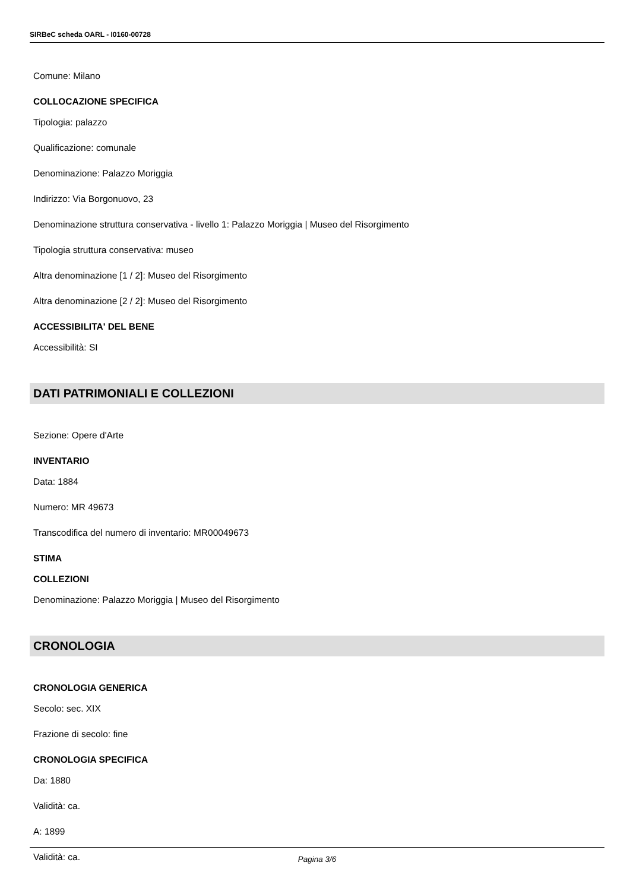SIRBeC scheda OARL - I0160-00728
Comune: Milano
COLLOCAZIONE SPECIFICA
Tipologia: palazzo
Qualificazione: comunale
Denominazione: Palazzo Moriggia
Indirizzo: Via Borgonuovo, 23
Denominazione struttura conservativa - livello 1: Palazzo Moriggia | Museo del Risorgimento
Tipologia struttura conservativa: museo
Altra denominazione [1 / 2]: Museo del Risorgimento
Altra denominazione [2 / 2]: Museo del Risorgimento
ACCESSIBILITA' DEL BENE
Accessibilità: SI
DATI PATRIMONIALI E COLLEZIONI
Sezione: Opere d'Arte
INVENTARIO
Data: 1884
Numero: MR 49673
Transcodifica del numero di inventario: MR00049673
STIMA
COLLEZIONI
Denominazione: Palazzo Moriggia | Museo del Risorgimento
CRONOLOGIA
CRONOLOGIA GENERICA
Secolo: sec. XIX
Frazione di secolo: fine
CRONOLOGIA SPECIFICA
Da: 1880
Validità: ca.
A: 1899
Validità: ca.
Pagina 3/6